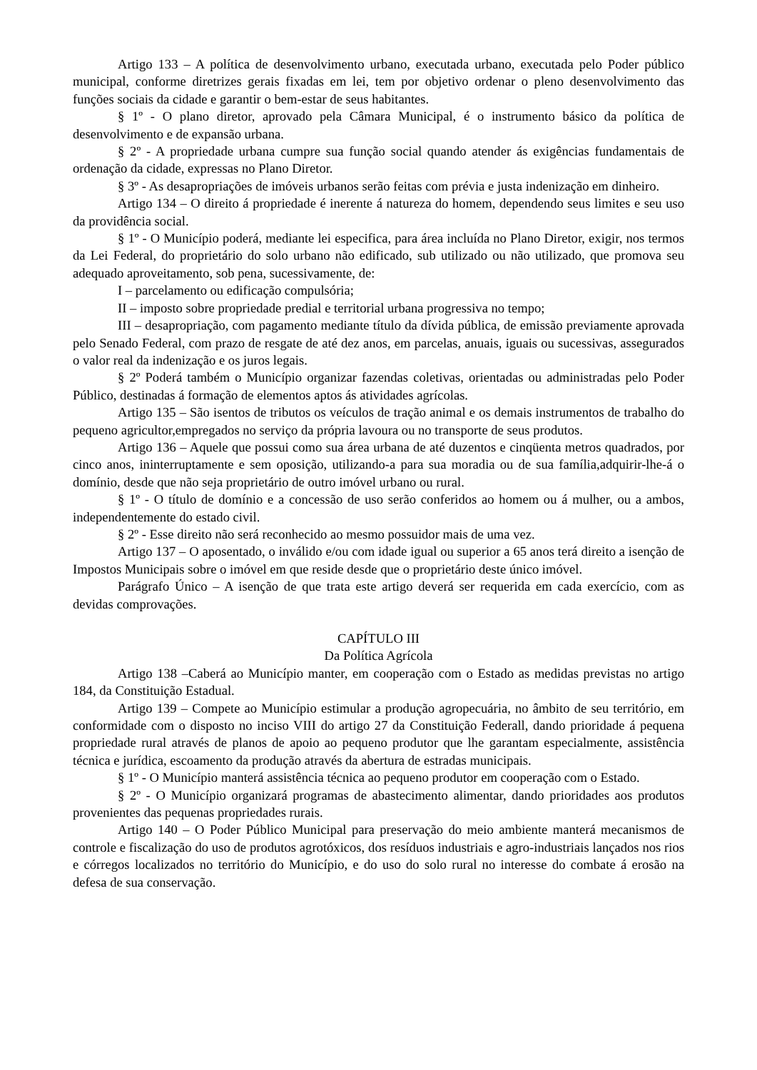Artigo 133 – A política de desenvolvimento urbano, executada urbano, executada pelo Poder público municipal, conforme diretrizes gerais fixadas em lei, tem por objetivo ordenar o pleno desenvolvimento das funções sociais da cidade e garantir o bem-estar de seus habitantes.
§ 1º - O plano diretor, aprovado pela Câmara Municipal, é o instrumento básico da política de desenvolvimento e de expansão urbana.
§ 2º - A propriedade urbana cumpre sua função social quando atender ás exigências fundamentais de ordenação da cidade, expressas no Plano Diretor.
§ 3º - As desapropriações de imóveis urbanos serão feitas com prévia e justa indenização em dinheiro.
Artigo 134 – O direito á propriedade é inerente á natureza do homem, dependendo seus limites e seu uso da providência social.
§ 1º - O Município poderá, mediante lei especifica, para área incluída no Plano Diretor, exigir, nos termos da Lei Federal, do proprietário do solo urbano não edificado, sub utilizado ou não utilizado, que promova seu adequado aproveitamento, sob pena, sucessivamente, de:
I – parcelamento ou edificação compulsória;
II – imposto sobre propriedade predial e territorial urbana progressiva no tempo;
III – desapropriação, com pagamento mediante título da dívida pública, de emissão previamente aprovada pelo Senado Federal, com prazo de resgate de até dez anos, em parcelas, anuais, iguais ou sucessivas, assegurados o valor real da indenização e os juros legais.
§ 2º Poderá também o Município organizar fazendas coletivas, orientadas ou administradas pelo Poder Público, destinadas á formação de elementos aptos ás atividades agrícolas.
Artigo 135 – São isentos de tributos os veículos de tração animal e os demais instrumentos de trabalho do pequeno agricultor,empregados no serviço da própria lavoura ou no transporte de seus produtos.
Artigo 136 – Aquele que possui como sua área urbana de até duzentos e cinqüenta metros quadrados, por cinco anos, ininterruptamente e sem oposição, utilizando-a para sua moradia ou de sua família,adquirir-lhe-á o domínio, desde que não seja proprietário de outro imóvel urbano ou rural.
§ 1º - O título de domínio e a concessão de uso serão conferidos ao homem ou á mulher, ou a ambos, independentemente do estado civil.
§ 2º - Esse direito não será reconhecido ao mesmo possuidor mais de uma vez.
Artigo 137 – O aposentado, o inválido e/ou com idade igual ou superior a 65 anos terá direito a isenção de Impostos Municipais sobre o imóvel em que reside desde que o proprietário deste único imóvel.
Parágrafo Único – A isenção de que trata este artigo deverá ser requerida em cada exercício, com as devidas comprovações.
CAPÍTULO III
Da Política Agrícola
Artigo 138 –Caberá ao Município manter, em cooperação com o Estado as medidas previstas no artigo 184, da Constituição Estadual.
Artigo 139 – Compete ao Município estimular a produção agropecuária, no âmbito de seu território, em conformidade com o disposto no inciso VIII do artigo 27 da Constituição Federall, dando prioridade á pequena propriedade rural através de planos de apoio ao pequeno produtor que lhe garantam especialmente, assistência técnica e jurídica, escoamento da produção através da abertura de estradas municipais.
§ 1º - O Município manterá assistência técnica ao pequeno produtor em cooperação com o Estado.
§ 2º - O Município organizará programas de abastecimento alimentar, dando prioridades aos produtos provenientes das pequenas propriedades rurais.
Artigo 140 – O Poder Público Municipal para preservação do meio ambiente manterá mecanismos de controle e fiscalização do uso de produtos agrotóxicos, dos resíduos industriais e agro-industriais lançados nos rios e córregos localizados no território do Município, e do uso do solo rural no interesse do combate á erosão na defesa de sua conservação.